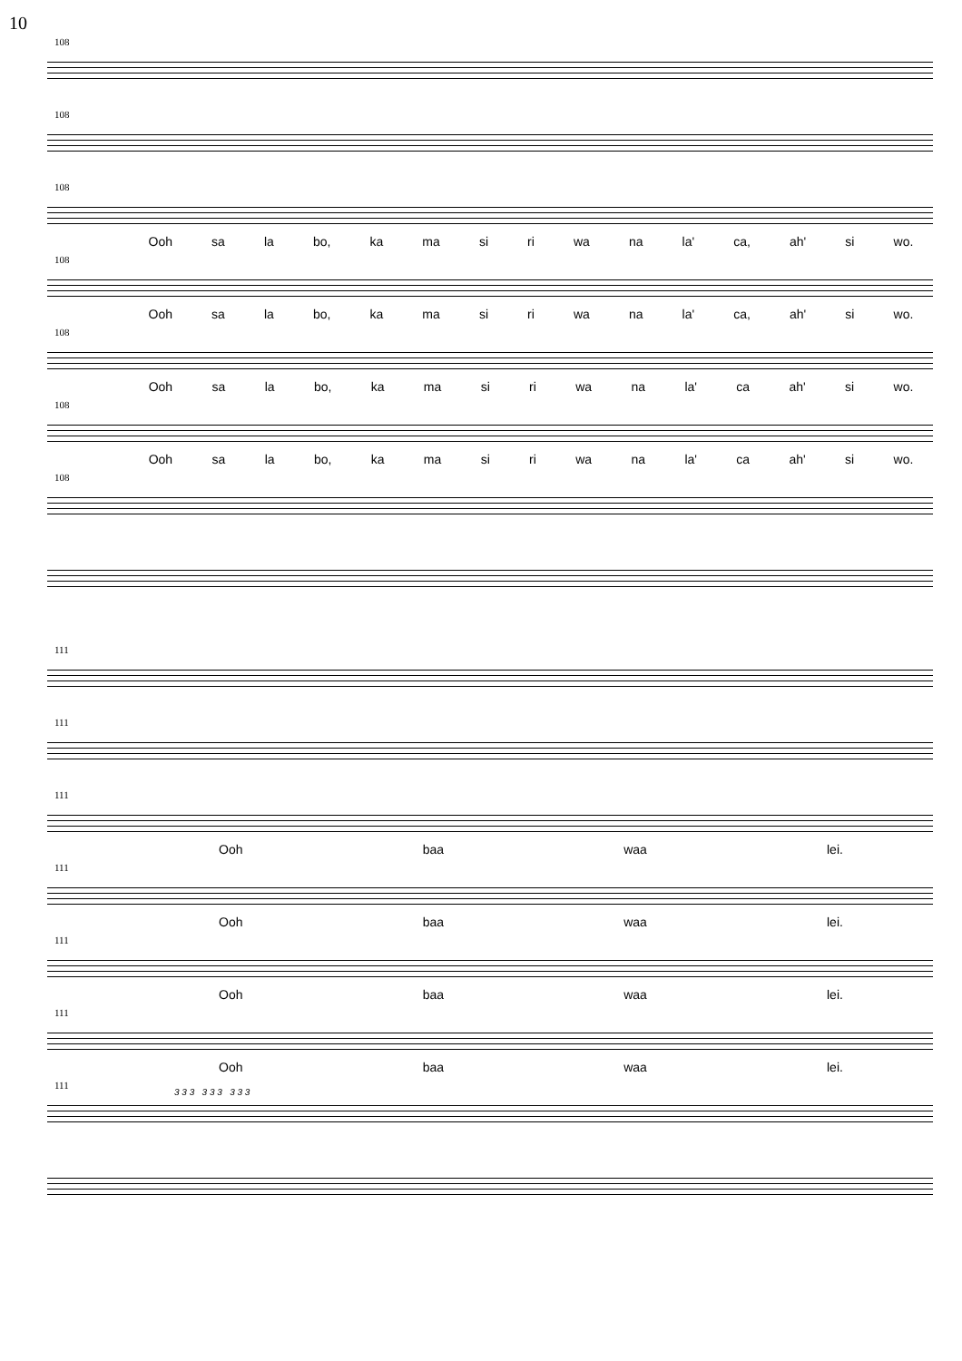10
108
108
108
Ooh sa la bo, ka ma si ri wa na la' ca, ah' si wo.
108
Ooh sa la bo, ka ma si ri wa na la' ca, ah' si wo.
108
Ooh sa la bo, ka ma si ri wa na la' ca ah' si wo.
108
Ooh sa la bo, ka ma si ri wa na la' ca ah' si wo.
108
111
111
111
Ooh baa waa lei.
111
Ooh baa waa lei.
111
Ooh baa waa lei.
111
Ooh baa waa lei.
111
3 3 3 3 3 3 3 3 3